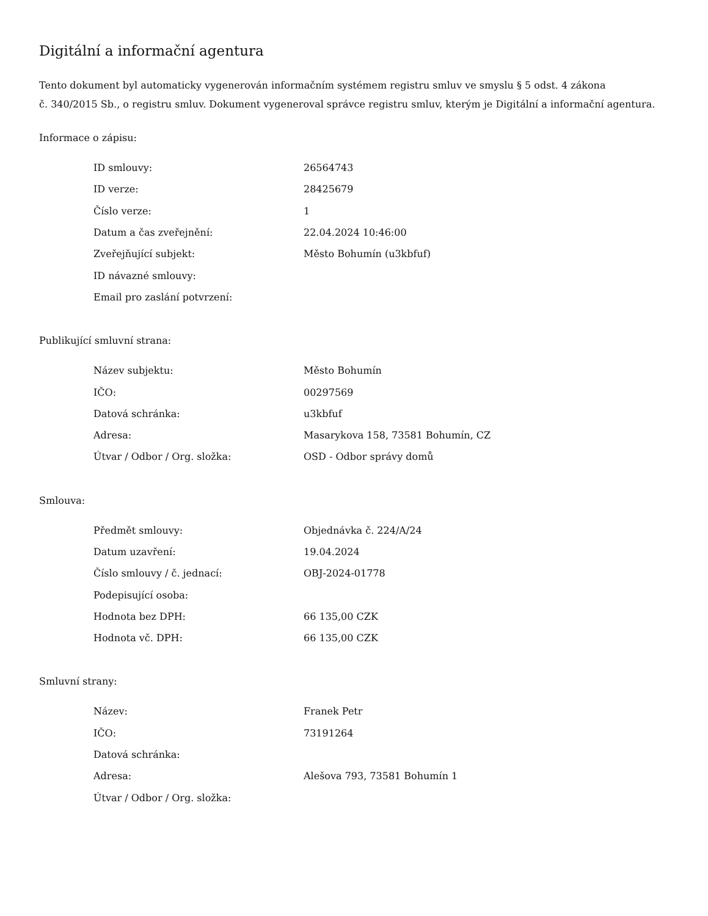Digitální a informační agentura
Tento dokument byl automaticky vygenerován informačním systémem registru smluv ve smyslu § 5 odst. 4 zákona
č. 340/2015 Sb., o registru smluv. Dokument vygeneroval správce registru smluv, kterým je Digitální a informační agentura.
Informace o zápisu:
| ID smlouvy: | 26564743 |
| ID verze: | 28425679 |
| Číslo verze: | 1 |
| Datum a čas zveřejnění: | 22.04.2024 10:46:00 |
| Zveřejňující subjekt: | Město Bohumín (u3kbfuf) |
| ID návazné smlouvy: | |
| Email pro zaslání potvrzení: | |
Publikující smluvní strana:
| Název subjektu: | Město Bohumín |
| IČO: | 00297569 |
| Datová schránka: | u3kbfuf |
| Adresa: | Masarykova 158, 73581 Bohumín, CZ |
| Útvar / Odbor / Org. složka: | OSD - Odbor správy domů |
Smlouva:
| Předmět smlouvy: | Objednávka č. 224/A/24 |
| Datum uzavření: | 19.04.2024 |
| Číslo smlouvy / č. jednací: | OBJ-2024-01778 |
| Podepisující osoba: | |
| Hodnota bez DPH: | 66 135,00 CZK |
| Hodnota vč. DPH: | 66 135,00 CZK |
Smluvní strany:
| Název: | Franek Petr |
| IČO: | 73191264 |
| Datová schránka: | |
| Adresa: | Alešova 793, 73581 Bohumín 1 |
| Útvar / Odbor / Org. složka: | |